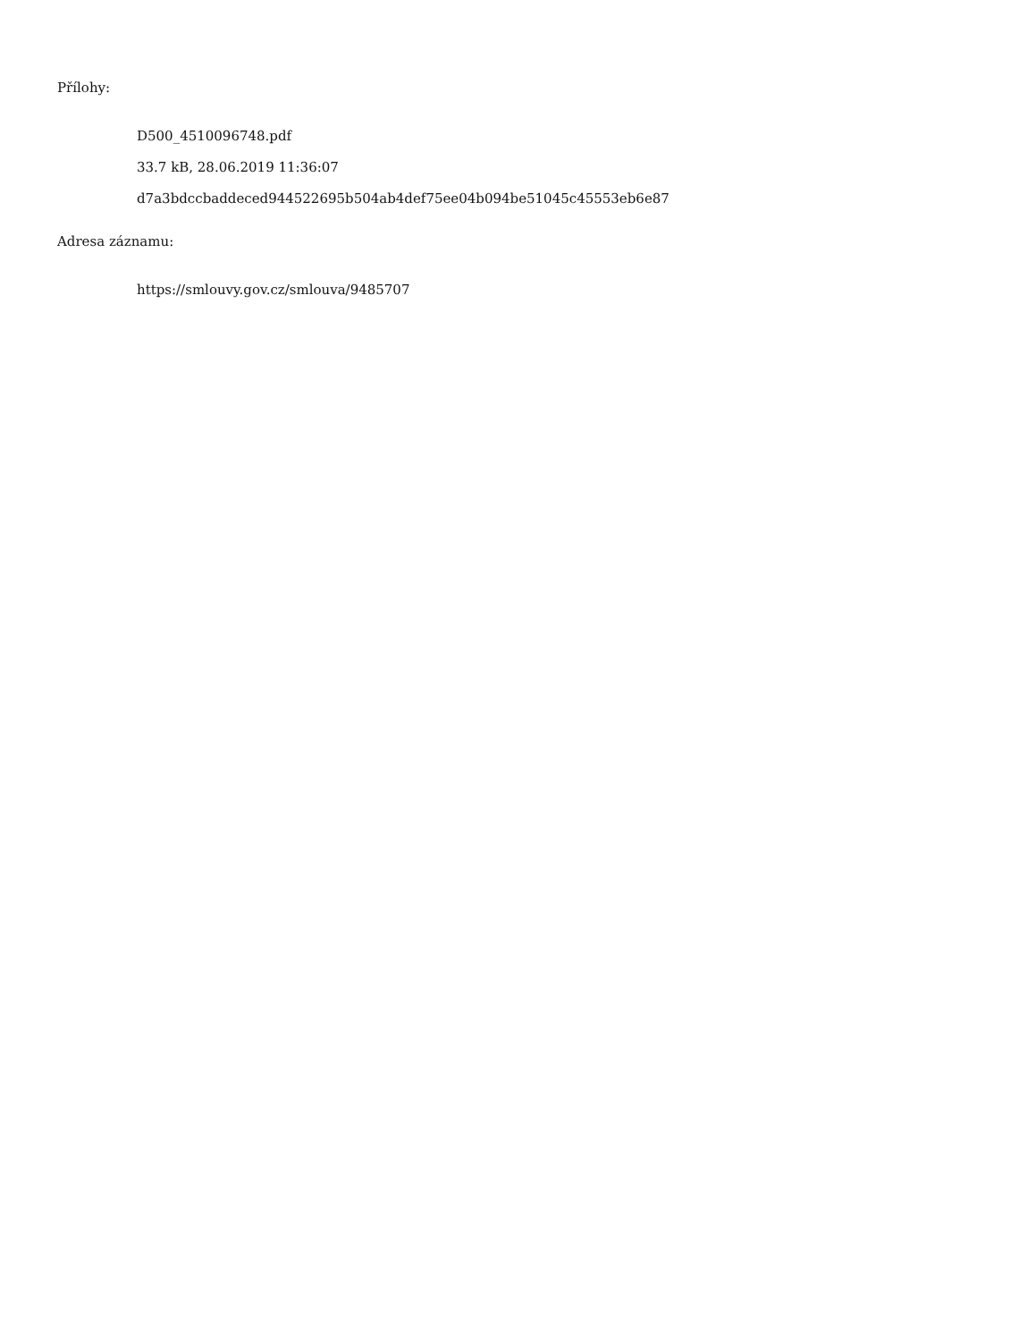Přílohy:
D500_4510096748.pdf
33.7 kB, 28.06.2019 11:36:07
d7a3bdccbaddeced944522695b504ab4def75ee04b094be51045c45553eb6e87
Adresa záznamu:
https://smlouvy.gov.cz/smlouva/9485707